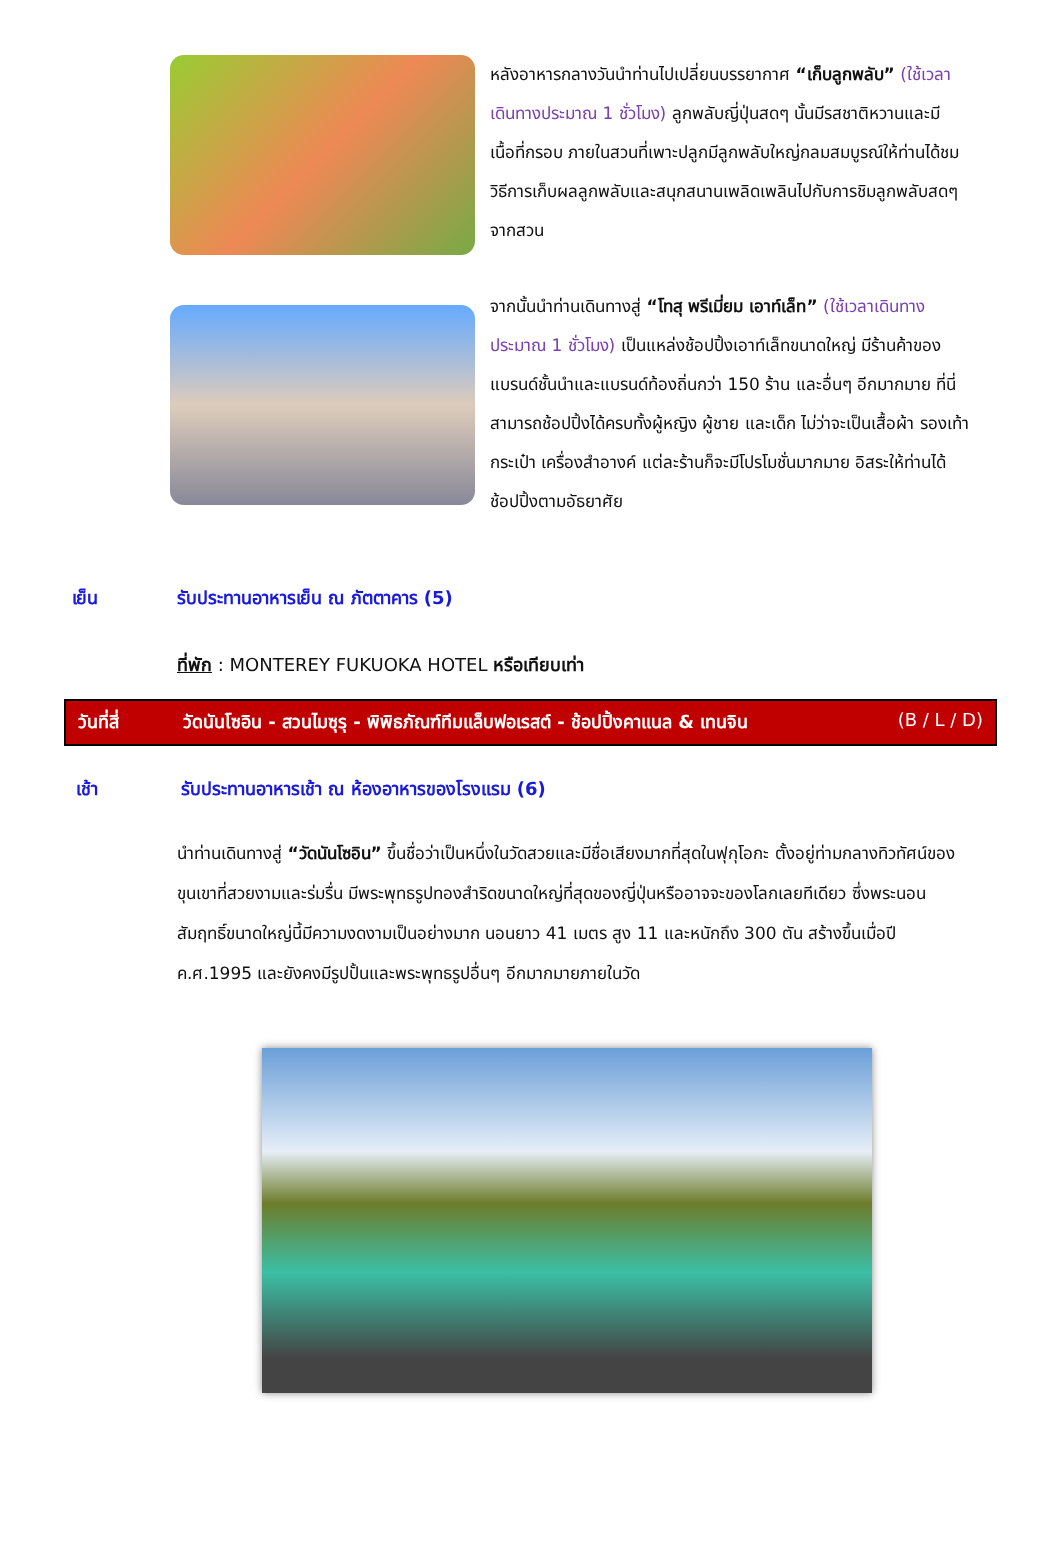หลังอาหารกลางวันนำท่านไปเปลี่ยนบรรยากาศ “เก็บลูกพลับ” (ใช้เวลาเดินทางประมาณ 1 ชั่วโมง) ลูกพลับญี่ปุ่นสดๆ นั้นมีรสชาติหวานและมีเนื้อที่กรอบ ภายในสวนที่เพาะปลูกมีลูกพลับใหญ่กลมสมบูรณ์ให้ท่านได้ชมวิธีการเก็บผลลูกพลับและสนุกสนานเพลิดเพลินไปกับการชิมลูกพลับสดๆ จากสวน
จากนั้นนำท่านเดินทางสู่ “โทสุ พรีเมี่ยม เอาท์เล็ท” (ใช้เวลาเดินทางประมาณ 1 ชั่วโมง) เป็นแหล่งช้อปปิ้งเอาท์เล็ทขนาดใหญ่ มีร้านค้าของแบรนด์ชั้นนำและแบรนด์ท้องถิ่นกว่า 150 ร้าน และอื่นๆ อีกมากมาย ที่นี่สามารถช้อปปิ้งได้ครบทั้งผู้หญิง ผู้ชาย และเด็ก ไม่ว่าจะเป็นเสื้อผ้า รองเท้า กระเป๋า เครื่องสำอางค์ แต่ละร้านก็จะมีโปรโมชั่นมากมาย อิสระให้ท่านได้ช้อปปิ้งตามอัธยาศัย
เย็น รับประทานอาหารเย็น ณ ภัตตาคาร (5)
ที่พัก : MONTEREY FUKUOKA HOTEL หรือเทียบเท่า
วันที่สี่ วัดนันโซอิน - สวนไมซุรุ - พิพิธภัณฑ์ทีมแล็บฟอเรสต์ - ช้อปปิ้งคาแนล & เทนจิน (B / L / D)
เช้า รับประทานอาหารเช้า ณ ห้องอาหารของโรงแรม (6)
นำท่านเดินทางสู่ “วัดนันโซอิน” ขึ้นชื่อว่าเป็นหนึ่งในวัดสวยและมีชื่อเสียงมากที่สุดในฟุกุโอกะ ตั้งอยู่ท่ามกลางทิวทัศน์ของขุนเขาที่สวยงามและร่มรื่น มีพระพุทธรูปทองสำริดขนาดใหญ่ที่สุดของญี่ปุ่นหรืออาจจะของโลกเลยทีเดียว ซึ่งพระนอนสัมฤทธิ์ขนาดใหญ่นี้มีความงดงามเป็นอย่างมาก นอนยาว 41 เมตร สูง 11 และหนักถึง 300 ตัน สร้างขึ้นเมื่อปี ค.ศ.1995 และยังคงมีรูปปั้นและพระพุทธรูปอื่นๆ อีกมากมายภายในวัด